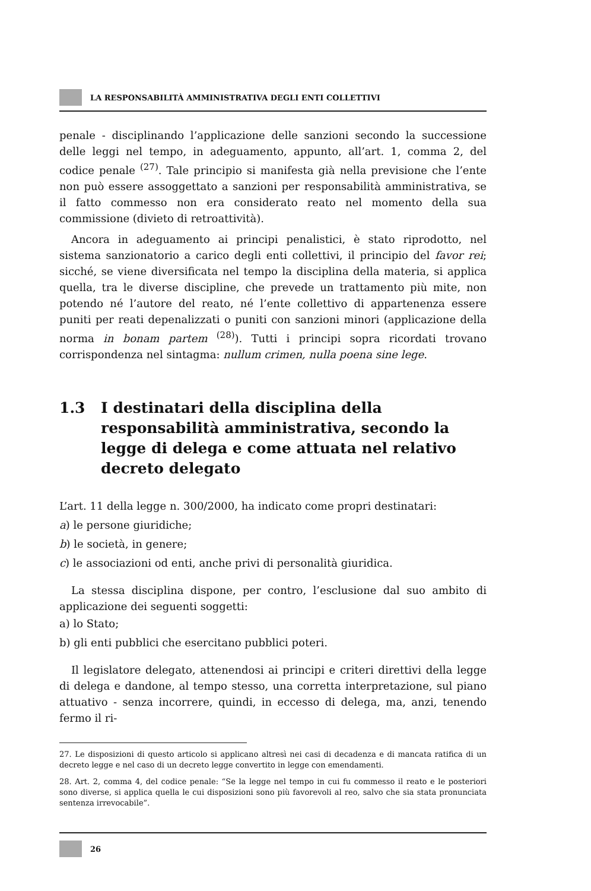LA RESPONSABILITÀ AMMINISTRATIVA DEGLI ENTI COLLETTIVI
penale - disciplinando l’applicazione delle sanzioni secondo la successione delle leggi nel tempo, in adeguamento, appunto, all’art. 1, comma 2, del codice penale <sup>(27)</sup>. Tale principio si manifesta già nella previsione che l’ente non può essere assoggettato a sanzioni per responsabilità amministrativa, se il fatto commesso non era considerato reato nel momento della sua commissione (divieto di retroattività).
Ancora in adeguamento ai principi penalistici, è stato riprodotto, nel sistema sanzionatorio a carico degli enti collettivi, il principio del favor rei; sicché, se viene diversificata nel tempo la disciplina della materia, si applica quella, tra le diverse discipline, che prevede un trattamento più mite, non potendo né l’autore del reato, né l’ente collettivo di appartenenza essere puniti per reati depenalizzati o puniti con sanzioni minori (applicazione della norma in bonam partem <sup>(28)</sup>). Tutti i principi sopra ricordati trovano corrispondenza nel sintagma: nullum crimen, nulla poena sine lege.
1.3 I destinatari della disciplina della responsabilità amministrativa, secondo la legge di delega e come attuata nel relativo decreto delegato
L’art. 11 della legge n. 300/2000, ha indicato come propri destinatari:
a) le persone giuridiche;
b) le società, in genere;
c) le associazioni od enti, anche privi di personalità giuridica.
La stessa disciplina dispone, per contro, l’esclusione dal suo ambito di applicazione dei seguenti soggetti:
a) lo Stato;
b) gli enti pubblici che esercitano pubblici poteri.
Il legislatore delegato, attenendosi ai principi e criteri direttivi della legge di delega e dandone, al tempo stesso, una corretta interpretazione, sul piano attuativo - senza incorrere, quindi, in eccesso di delega, ma, anzi, tenendo fermo il ri-
27. Le disposizioni di questo articolo si applicano altresì nei casi di decadenza e di mancata ratifica di un decreto legge e nel caso di un decreto legge convertito in legge con emendamenti.
28. Art. 2, comma 4, del codice penale: “Se la legge nel tempo in cui fu commesso il reato e le posteriori sono diverse, si applica quella le cui disposizioni sono più favorevoli al reo, salvo che sia stata pronunciata sentenza irrevocabile”.
26